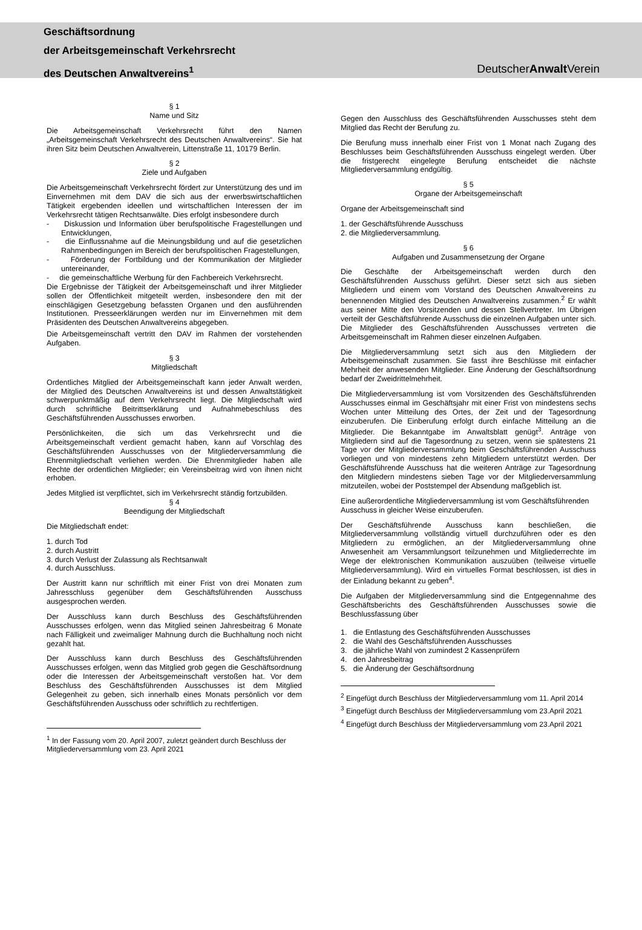Geschäftsordnung
der Arbeitsgemeinschaft Verkehrsrecht
des Deutschen Anwaltvereins<sup>1</sup>
DeutscherAnwalt Verein
§ 1
Name und Sitz
Die Arbeitsgemeinschaft Verkehrsrecht führt den Namen „Arbeitsgemeinschaft Verkehrsrecht des Deutschen Anwaltvereins“. Sie hat ihren Sitz beim Deutschen Anwaltverein, Littenstraße 11, 10179 Berlin.
§ 2
Ziele und Aufgaben
Die Arbeitsgemeinschaft Verkehrsrecht fördert zur Unterstützung des und im Einvernehmen mit dem DAV die sich aus der erwerbswirtschaftlichen Tätigkeit ergebenden ideellen und wirtschaftlichen Interessen der im Verkehrsrecht tätigen Rechtsanwälte. Dies erfolgt insbesondere durch
- Diskussion und Information über berufspolitische Fragestellungen und Entwicklungen,
- die Einflussnahme auf die Meinungsbildung und auf die gesetzlichen Rahmenbedingungen im Bereich der berufspolitischen Fragestellungen,
- Förderung der Fortbildung und der Kommunikation der Mitglieder untereinander,
- die gemeinschaftliche Werbung für den Fachbereich Verkehrsrecht.
Die Ergebnisse der Tätigkeit der Arbeitsgemeinschaft und ihrer Mitglieder sollen der Öffentlichkeit mitgeteilt werden, insbesondere den mit der einschlägigen Gesetzgebung befassten Organen und den ausführenden Institutionen. Presseerklärungen werden nur im Einvernehmen mit dem Präsidenten des Deutschen Anwaltvereins abgegeben.
Die Arbeitsgemeinschaft vertritt den DAV im Rahmen der vorstehenden Aufgaben.
§ 3
Mitgliedschaft
Ordentliches Mitglied der Arbeitsgemeinschaft kann jeder Anwalt werden, der Mitglied des Deutschen Anwaltvereins ist und dessen Anwaltstätigkeit schwerpunktmäßig auf dem Verkehrsrecht liegt. Die Mitgliedschaft wird durch schriftliche Beitrittserklärung und Aufnahmebeschluss des Geschäftsführenden Ausschusses erworben.
Persönlichkeiten, die sich um das Verkehrsrecht und die Arbeitsgemeinschaft verdient gemacht haben, kann auf Vorschlag des Geschäftsführenden Ausschusses von der Mitgliederversammlung die Ehrenmitgliedschaft verliehen werden. Die Ehrenmitglieder haben alle Rechte der ordentlichen Mitglieder; ein Vereinsbeitrag wird von ihnen nicht erhoben.
Jedes Mitglied ist verpflichtet, sich im Verkehrsrecht ständig fortzubilden.
§ 4
Beendigung der Mitgliedschaft
Die Mitgliedschaft endet:
1. durch Tod
2. durch Austritt
3. durch Verlust der Zulassung als Rechtsanwalt
4. durch Ausschluss.
Der Austritt kann nur schriftlich mit einer Frist von drei Monaten zum Jahresschluss gegenüber dem Geschäftsführenden Ausschuss ausgesprochen werden.
Der Ausschluss kann durch Beschluss des Geschäftsführenden Ausschusses erfolgen, wenn das Mitglied seinen Jahresbeitrag 6 Monate nach Fälligkeit und zweimaliger Mahnung durch die Buchhaltung noch nicht gezahlt hat.
Der Ausschluss kann durch Beschluss des Geschäftsführenden Ausschusses erfolgen, wenn das Mitglied grob gegen die Geschäftsordnung oder die Interessen der Arbeitsgemeinschaft verstoßen hat. Vor dem Beschluss des Geschäftsführenden Ausschusses ist dem Mitglied Gelegenheit zu geben, sich innerhalb eines Monats persönlich vor dem Geschäftsführenden Ausschuss oder schriftlich zu rechtfertigen.
<sup>1</sup> In der Fassung vom 20. April 2007, zuletzt geändert durch Beschluss der Mitgliederversammlung vom 23. April 2021
Gegen den Ausschluss des Geschäftsführenden Ausschusses steht dem Mitglied das Recht der Berufung zu.
Die Berufung muss innerhalb einer Frist von 1 Monat nach Zugang des Beschlusses beim Geschäftsführenden Ausschuss eingelegt werden. Über die fristgerecht eingelegte Berufung entscheidet die nächste Mitgliederversammlung endgültig.
§ 5
Organe der Arbeitsgemeinschaft
Organe der Arbeitsgemeinschaft sind
1. der Geschäftsführende Ausschuss
2. die Mitgliederversammlung.
§ 6
Aufgaben und Zusammensetzung der Organe
Die Geschäfte der Arbeitsgemeinschaft werden durch den Geschäftsführenden Ausschuss geführt. Dieser setzt sich aus sieben Mitgliedern und einem vom Vorstand des Deutschen Anwaltvereins zu benennenden Mitglied des Deutschen Anwaltvereins zusammen.<sup>2</sup> Er wählt aus seiner Mitte den Vorsitzenden und dessen Stellvertreter. Im Übrigen verteilt der Geschäftsführende Ausschuss die einzelnen Aufgaben unter sich. Die Mitglieder des Geschäftsführenden Ausschusses vertreten die Arbeitsgemeinschaft im Rahmen dieser einzelnen Aufgaben.
Die Mitgliederversammlung setzt sich aus den Mitgliedern der Arbeitsgemeinschaft zusammen. Sie fasst ihre Beschlüsse mit einfacher Mehrheit der anwesenden Mitglieder. Eine Änderung der Geschäftsordnung bedarf der Zweidrittelmehrheit.
Die Mitgliederversammlung ist vom Vorsitzenden des Geschäftsführenden Ausschusses einmal im Geschäftsjahr mit einer Frist von mindestens sechs Wochen unter Mitteilung des Ortes, der Zeit und der Tagesordnung einzuberufen. Die Einberufung erfolgt durch einfache Mitteilung an die Mitglieder. Die Bekanntgabe im Anwaltsblatt genügt<sup>3</sup>. Anträge von Mitgliedern sind auf die Tagesordnung zu setzen, wenn sie spätestens 21 Tage vor der Mitgliederversammlung beim Geschäftsführenden Ausschuss vorliegen und von mindestens zehn Mitgliedern unterstützt werden. Der Geschäftsführende Ausschuss hat die weiteren Anträge zur Tagesordnung den Mitgliedern mindestens sieben Tage vor der Mitgliederversammlung mitzuteilen, wobei der Poststempel der Absendung maßgeblich ist.
Eine außerordentliche Mitgliederversammlung ist vom Geschäftsführenden Ausschuss in gleicher Weise einzuberufen.
Der Geschäftsführende Ausschuss kann beschließen, die Mitgliederversammlung vollständig virtuell durchzuführen oder es den Mitgliedern zu ermöglichen, an der Mitgliederversammlung ohne Anwesenheit am Versammlungsort teilzunehmen und Mitgliederrechte im Wege der elektronischen Kommunikation auszuüben (teilweise virtuelle Mitgliederversammlung). Wird ein virtuelles Format beschlossen, ist dies in der Einladung bekannt zu geben<sup>4</sup>.
Die Aufgaben der Mitgliederversammlung sind die Entgegennahme des Geschäftsberichts des Geschäftsführenden Ausschusses sowie die Beschlussfassung über
1. die Entlastung des Geschäftsführenden Ausschusses
2. die Wahl des Geschäftsführenden Ausschusses
3. die jährliche Wahl von zumindest 2 Kassenprüfern
4. den Jahresbeitrag
5. die Änderung der Geschäftsordnung
<sup>2</sup> Eingefügt durch Beschluss der Mitgliederversammlung vom 11. April 2014
<sup>3</sup> Eingefügt durch Beschluss der Mitgliederversammlung vom 23.April 2021
<sup>4</sup> Eingefügt durch Beschluss der Mitgliederversammlung vom 23.April 2021